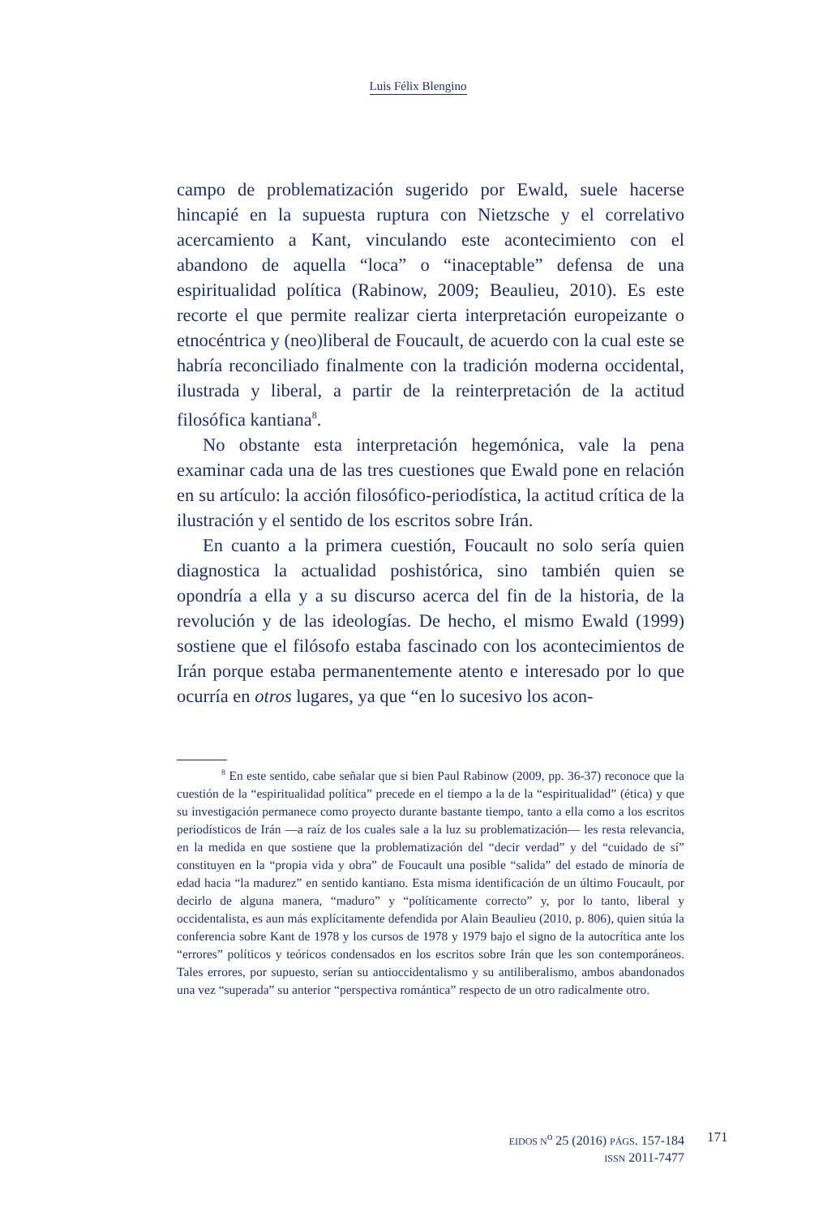Luis Félix Blengino
campo de problematización sugerido por Ewald, suele hacerse hincapié en la supuesta ruptura con Nietzsche y el correlativo acercamiento a Kant, vinculando este acontecimiento con el abandono de aquella “loca” o “inaceptable” defensa de una espiritualidad política (Rabinow, 2009; Beaulieu, 2010). Es este recorte el que permite realizar cierta interpretación europeizante o etnocéntrica y (neo)liberal de Foucault, de acuerdo con la cual este se habría reconciliado finalmente con la tradición moderna occidental, ilustrada y liberal, a partir de la reinterpretación de la actitud filosófica kantiana<sup>8</sup>.
No obstante esta interpretación hegemónica, vale la pena examinar cada una de las tres cuestiones que Ewald pone en relación en su artículo: la acción filosófico-periodística, la actitud crítica de la ilustración y el sentido de los escritos sobre Irán.
En cuanto a la primera cuestión, Foucault no solo sería quien diagnostica la actualidad poshistórica, sino también quien se opondría a ella y a su discurso acerca del fin de la historia, de la revolución y de las ideologías. De hecho, el mismo Ewald (1999) sostiene que el filósofo estaba fascinado con los acontecimientos de Irán porque estaba permanentemente atento e interesado por lo que ocurría en otros lugares, ya que “en lo sucesivo los acon-
<sup>8</sup> En este sentido, cabe señalar que si bien Paul Rabinow (2009, pp. 36-37) reconoce que la cuestión de la “espiritualidad política” precede en el tiempo a la de la “espiritualidad” (ética) y que su investigación permanece como proyecto durante bastante tiempo, tanto a ella como a los escritos periodísticos de Irán —a raíz de los cuales sale a la luz su problematización— les resta relevancia, en la medida en que sostiene que la problematización del “decir verdad” y del “cuidado de sí” constituyen en la “propia vida y obra” de Foucault una posible “salida” del estado de minoría de edad hacia “la madurez” en sentido kantiano. Esta misma identificación de un último Foucault, por decirlo de alguna manera, “maduro” y “políticamente correcto” y, por lo tanto, liberal y occidentalista, es aun más explícitamente defendida por Alain Beaulieu (2010, p. 806), quien sitúa la conferencia sobre Kant de 1978 y los cursos de 1978 y 1979 bajo el signo de la autocrítica ante los “errores” políticos y teóricos condensados en los escritos sobre Irán que les son contemporáneos. Tales errores, por supuesto, serían su antioccidentalismo y su antiliberalismo, ambos abandonados una vez “superada” su anterior “perspectiva romántica” respecto de un otro radicalmente otro.
EIDOS N<sup>o</sup> 25 (2016) PÁGS. 157-184
ISSN 2011-7477
171